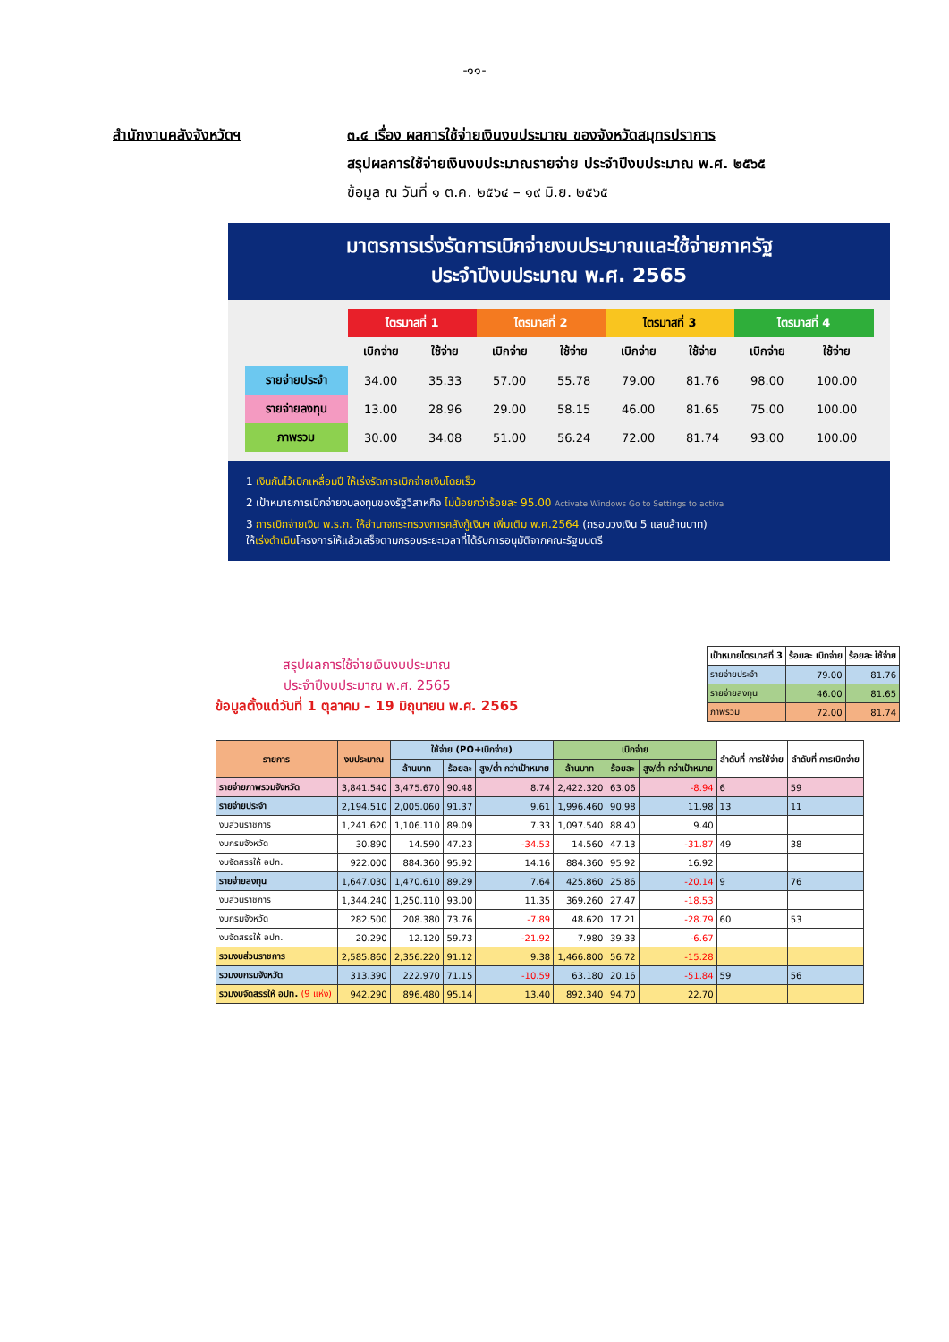-๑๑-
สำนักงานคลังจังหวัดฯ ๓.๔ เรื่อง ผลการใช้จ่ายเงินงบประมาณ ของจังหวัดสมุทรปราการ
สรุปผลการใช้จ่ายเงินงบประมาณรายจ่าย ประจำปีงบประมาณ พ.ศ. ๒๕๖๕
ข้อมูล ณ วันที่ ๑ ต.ค. ๒๕๖๔ – ๑๙ มิ.ย. ๒๕๖๕
มาตรการเร่งรัดการเบิกจ่ายงบประมาณและใช้จ่ายภาครัฐ
ประจำปีงบประมาณ พ.ศ. 2565
| | ไตรมาสที่ 1 | | ไตรมาสที่ 2 | | ไตรมาสที่ 3 | | ไตรมาสที่ 4 | |
| --- | --- | --- | --- | --- | --- | --- | --- | --- |
| | เบิกจ่าย | ใช้จ่าย | เบิกจ่าย | ใช้จ่าย | เบิกจ่าย | ใช้จ่าย | เบิกจ่าย | ใช้จ่าย |
| รายจ่ายประจำ | 34.00 | 35.33 | 57.00 | 55.78 | 79.00 | 81.76 | 98.00 | 100.00 |
| รายจ่ายลงทุน | 13.00 | 28.96 | 29.00 | 58.15 | 46.00 | 81.65 | 75.00 | 100.00 |
| ภาพรวม | 30.00 | 34.08 | 51.00 | 56.24 | 72.00 | 81.74 | 93.00 | 100.00 |
1 เงินกันไว้เบิกเหลื่อมปี ให้เร่งรัดการเบิกจ่ายเงินโดยเร็ว
2 เป้าหมายการเบิกจ่ายงบลงทุนของรัฐวิสาหกิจ ไม่น้อยกว่าร้อยละ 95.00 Activate Windows Go to Settings to activa
3 การเบิกจ่ายเงิน พ.ร.ก. ให้อำนาจกระทรวงการคลังกู้เงินฯ เพิ่มเติม พ.ศ.2564 (กรอบวงเงิน 5 แสนล้านบาท)
ให้เร่งดำเนินโครงการให้แล้วเสร็จตามกรอบระยะเวลาที่ได้รับการอนุมัติจากคณะรัฐมนตรี
สรุปผลการใช้จ่ายเงินงบประมาณ
ประจำปีงบประมาณ พ.ศ. 2565
ข้อมูลตั้งแต่วันที่ 1 ตุลาคม – 19 มิถุนายน พ.ศ. 2565
| เป้าหมายไตรมาสที่ 3 | ร้อยละ เบิกจ่าย | ร้อยละ ใช้จ่าย |
| --- | --- | --- |
| รายจ่ายประจำ | 79.00 | 81.76 |
| รายจ่ายลงทุน | 46.00 | 81.65 |
| ภาพรวม | 72.00 | 81.74 |
| รายการ | งบประมาณ | ใช้จ่าย (PO+เบิกจ่าย) | | | เบิกจ่าย | | | ลำดับที่ การใช้จ่าย | ลำดับที่ การเบิกจ่าย |
| --- | --- | --- | --- | --- | --- | --- | --- | --- | --- |
| | | ล้านบาท | ร้อยละ | สูง/ต่ำ กว่าเป้าหมาย | ล้านบาท | ร้อยละ | สูง/ต่ำ กว่าเป้าหมาย | | |
| รายจ่ายภาพรวมจังหวัด | 3,841.540 | 3,475.670 | 90.48 | 8.74 | 2,422.320 | 63.06 | -8.94 | 6 | 59 |
| รายจ่ายประจำ | 2,194.510 | 2,005.060 | 91.37 | 9.61 | 1,996.460 | 90.98 | 11.98 | 13 | 11 |
| งบส่วนราชการ | 1,241.620 | 1,106.110 | 89.09 | 7.33 | 1,097.540 | 88.40 | 9.40 | | |
| งบกรมจังหวัด | 30.890 | 14.590 | 47.23 | -34.53 | 14.560 | 47.13 | -31.87 | 49 | 38 |
| งบจัดสรรให้ อปท. | 922.000 | 884.360 | 95.92 | 14.16 | 884.360 | 95.92 | 16.92 | | |
| รายจ่ายลงทุน | 1,647.030 | 1,470.610 | 89.29 | 7.64 | 425.860 | 25.86 | -20.14 | 9 | 76 |
| งบส่วนราชการ | 1,344.240 | 1,250.110 | 93.00 | 11.35 | 369.260 | 27.47 | -18.53 | | |
| งบกรมจังหวัด | 282.500 | 208.380 | 73.76 | -7.89 | 48.620 | 17.21 | -28.79 | 60 | 53 |
| งบจัดสรรให้ อปท. | 20.290 | 12.120 | 59.73 | -21.92 | 7.980 | 39.33 | -6.67 | | |
| รวมงบส่วนราชการ | 2,585.860 | 2,356.220 | 91.12 | 9.38 | 1,466.800 | 56.72 | -15.28 | | |
| รวมงบกรมจังหวัด | 313.390 | 222.970 | 71.15 | -10.59 | 63.180 | 20.16 | -51.84 | 59 | 56 |
| รวมงบจัดสรรให้ อปท. (9 แห่ง) | 942.290 | 896.480 | 95.14 | 13.40 | 892.340 | 94.70 | 22.70 | | |